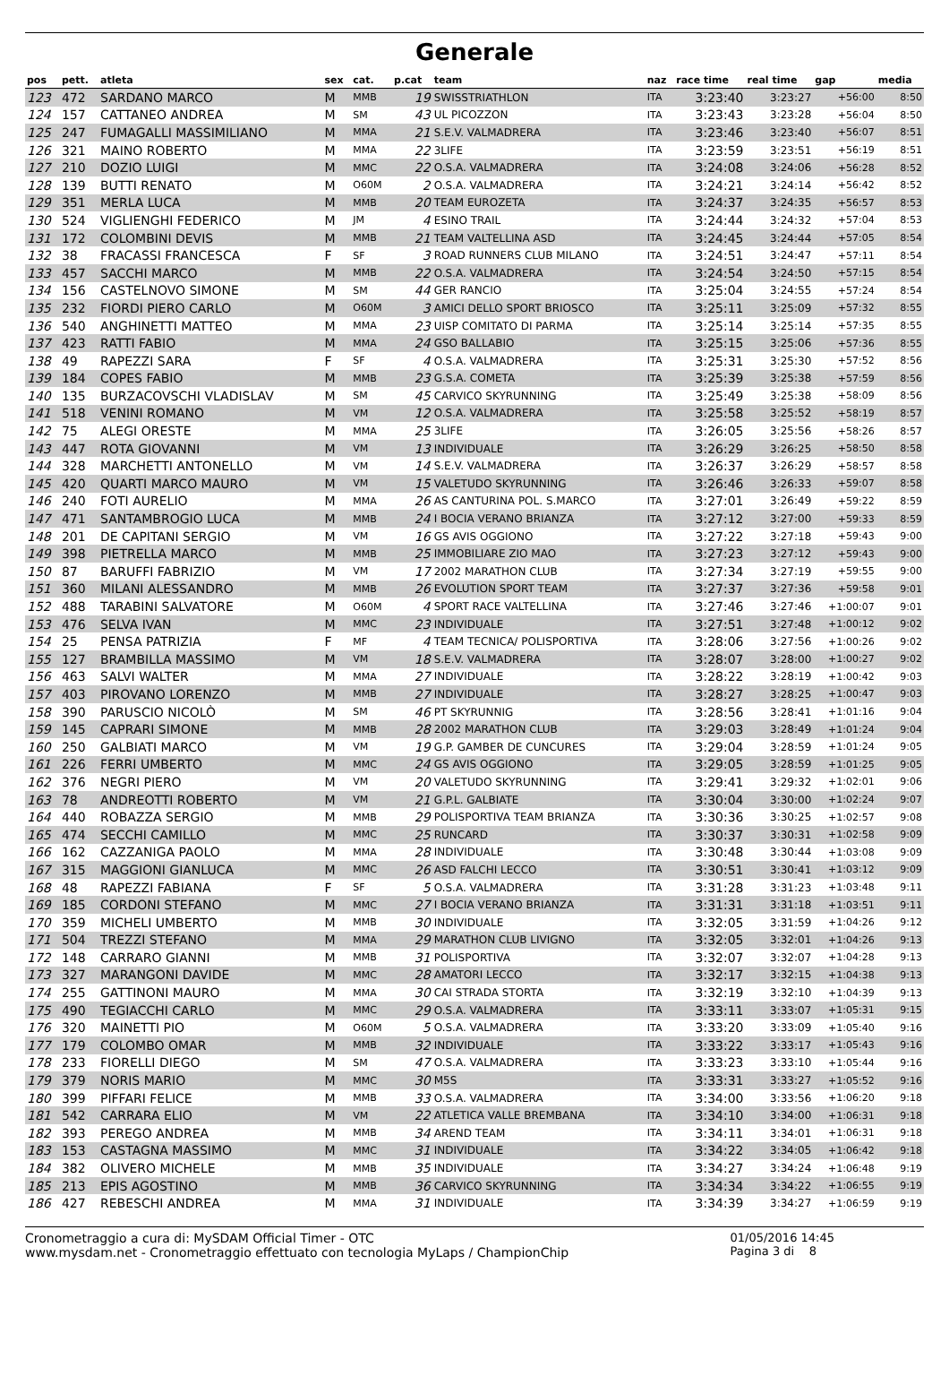Generale
| pos | pett. | atleta | sex | cat. | p.cat | team | naz | race time | real time | gap | media |
| --- | --- | --- | --- | --- | --- | --- | --- | --- | --- | --- | --- |
| 123 | 472 | SARDANO MARCO | M | MMB | 19 | SWISSTRIATHLON | ITA | 3:23:40 | 3:23:27 | +56:00 | 8:50 |
| 124 | 157 | CATTANEO ANDREA | M | SM | 43 | UL PICOZZON | ITA | 3:23:43 | 3:23:28 | +56:04 | 8:50 |
| 125 | 247 | FUMAGALLI MASSIMILIANO | M | MMA | 21 | S.E.V. VALMADRERA | ITA | 3:23:46 | 3:23:40 | +56:07 | 8:51 |
| 126 | 321 | MAINO ROBERTO | M | MMA | 22 | 3LIFE | ITA | 3:23:59 | 3:23:51 | +56:19 | 8:51 |
| 127 | 210 | DOZIO LUIGI | M | MMC | 22 | O.S.A. VALMADRERA | ITA | 3:24:08 | 3:24:06 | +56:28 | 8:52 |
| 128 | 139 | BUTTI RENATO | M | O60M | 2 | O.S.A. VALMADRERA | ITA | 3:24:21 | 3:24:14 | +56:42 | 8:52 |
| 129 | 351 | MERLA LUCA | M | MMB | 20 | TEAM EUROZETA | ITA | 3:24:37 | 3:24:35 | +56:57 | 8:53 |
| 130 | 524 | VIGLIENGHI FEDERICO | M | JM | 4 | ESINO TRAIL | ITA | 3:24:44 | 3:24:32 | +57:04 | 8:53 |
| 131 | 172 | COLOMBINI DEVIS | M | MMB | 21 | TEAM VALTELLINA ASD | ITA | 3:24:45 | 3:24:44 | +57:05 | 8:54 |
| 132 | 38 | FRACASSI FRANCESCA | F | SF | 3 | ROAD RUNNERS CLUB MILANO | ITA | 3:24:51 | 3:24:47 | +57:11 | 8:54 |
| 133 | 457 | SACCHI MARCO | M | MMB | 22 | O.S.A. VALMADRERA | ITA | 3:24:54 | 3:24:50 | +57:15 | 8:54 |
| 134 | 156 | CASTELNOVO SIMONE | M | SM | 44 | GER RANCIO | ITA | 3:25:04 | 3:24:55 | +57:24 | 8:54 |
| 135 | 232 | FIORDI PIERO CARLO | M | O60M | 3 | AMICI DELLO SPORT BRIOSCO | ITA | 3:25:11 | 3:25:09 | +57:32 | 8:55 |
| 136 | 540 | ANGHINETTI MATTEO | M | MMA | 23 | UISP COMITATO DI PARMA | ITA | 3:25:14 | 3:25:14 | +57:35 | 8:55 |
| 137 | 423 | RATTI FABIO | M | MMA | 24 | GSO BALLABIO | ITA | 3:25:15 | 3:25:06 | +57:36 | 8:55 |
| 138 | 49 | RAPEZZI SARA | F | SF | 4 | O.S.A. VALMADRERA | ITA | 3:25:31 | 3:25:30 | +57:52 | 8:56 |
| 139 | 184 | COPES FABIO | M | MMB | 23 | G.S.A. COMETA | ITA | 3:25:39 | 3:25:38 | +57:59 | 8:56 |
| 140 | 135 | BURZACOVSCHI VLADISLAV | M | SM | 45 | CARVICO SKYRUNNING | ITA | 3:25:49 | 3:25:38 | +58:09 | 8:56 |
| 141 | 518 | VENINI ROMANO | M | VM | 12 | O.S.A. VALMADRERA | ITA | 3:25:58 | 3:25:52 | +58:19 | 8:57 |
| 142 | 75 | ALEGI ORESTE | M | MMA | 25 | 3LIFE | ITA | 3:26:05 | 3:25:56 | +58:26 | 8:57 |
| 143 | 447 | ROTA GIOVANNI | M | VM | 13 | INDIVIDUALE | ITA | 3:26:29 | 3:26:25 | +58:50 | 8:58 |
| 144 | 328 | MARCHETTI ANTONELLO | M | VM | 14 | S.E.V. VALMADRERA | ITA | 3:26:37 | 3:26:29 | +58:57 | 8:58 |
| 145 | 420 | QUARTI MARCO MAURO | M | VM | 15 | VALETUDO SKYRUNNING | ITA | 3:26:46 | 3:26:33 | +59:07 | 8:58 |
| 146 | 240 | FOTI AURELIO | M | MMA | 26 | AS CANTURINA POL. S.MARCO | ITA | 3:27:01 | 3:26:49 | +59:22 | 8:59 |
| 147 | 471 | SANTAMBROGIO LUCA | M | MMB | 24 | I BOCIA VERANO BRIANZA | ITA | 3:27:12 | 3:27:00 | +59:33 | 8:59 |
| 148 | 201 | DE CAPITANI SERGIO | M | VM | 16 | GS AVIS OGGIONO | ITA | 3:27:22 | 3:27:18 | +59:43 | 9:00 |
| 149 | 398 | PIETRELLA MARCO | M | MMB | 25 | IMMOBILIARE ZIO MAO | ITA | 3:27:23 | 3:27:12 | +59:43 | 9:00 |
| 150 | 87 | BARUFFI FABRIZIO | M | VM | 17 | 2002 MARATHON CLUB | ITA | 3:27:34 | 3:27:19 | +59:55 | 9:00 |
| 151 | 360 | MILANI ALESSANDRO | M | MMB | 26 | EVOLUTION SPORT TEAM | ITA | 3:27:37 | 3:27:36 | +59:58 | 9:01 |
| 152 | 488 | TARABINI SALVATORE | M | O60M | 4 | SPORT RACE VALTELLINA | ITA | 3:27:46 | 3:27:46 | +1:00:07 | 9:01 |
| 153 | 476 | SELVA IVAN | M | MMC | 23 | INDIVIDUALE | ITA | 3:27:51 | 3:27:48 | +1:00:12 | 9:02 |
| 154 | 25 | PENSA PATRIZIA | F | MF | 4 | TEAM TECNICA/ POLISPORTIVA | ITA | 3:28:06 | 3:27:56 | +1:00:26 | 9:02 |
| 155 | 127 | BRAMBILLA MASSIMO | M | VM | 18 | S.E.V. VALMADRERA | ITA | 3:28:07 | 3:28:00 | +1:00:27 | 9:02 |
| 156 | 463 | SALVI WALTER | M | MMA | 27 | INDIVIDUALE | ITA | 3:28:22 | 3:28:19 | +1:00:42 | 9:03 |
| 157 | 403 | PIROVANO LORENZO | M | MMB | 27 | INDIVIDUALE | ITA | 3:28:27 | 3:28:25 | +1:00:47 | 9:03 |
| 158 | 390 | PARUSCIO NICOLÒ | M | SM | 46 | PT SKYRUNNIG | ITA | 3:28:56 | 3:28:41 | +1:01:16 | 9:04 |
| 159 | 145 | CAPRARI SIMONE | M | MMB | 28 | 2002 MARATHON CLUB | ITA | 3:29:03 | 3:28:49 | +1:01:24 | 9:04 |
| 160 | 250 | GALBIATI MARCO | M | VM | 19 | G.P. GAMBER DE CUNCURES | ITA | 3:29:04 | 3:28:59 | +1:01:24 | 9:05 |
| 161 | 226 | FERRI UMBERTO | M | MMC | 24 | GS AVIS OGGIONO | ITA | 3:29:05 | 3:28:59 | +1:01:25 | 9:05 |
| 162 | 376 | NEGRI PIERO | M | VM | 20 | VALETUDO SKYRUNNING | ITA | 3:29:41 | 3:29:32 | +1:02:01 | 9:06 |
| 163 | 78 | ANDREOTTI ROBERTO | M | VM | 21 | G.P.L. GALBIATE | ITA | 3:30:04 | 3:30:00 | +1:02:24 | 9:07 |
| 164 | 440 | ROBAZZA SERGIO | M | MMB | 29 | POLISPORTIVA TEAM BRIANZA | ITA | 3:30:36 | 3:30:25 | +1:02:57 | 9:08 |
| 165 | 474 | SECCHI CAMILLO | M | MMC | 25 | RUNCARD | ITA | 3:30:37 | 3:30:31 | +1:02:58 | 9:09 |
| 166 | 162 | CAZZANIGA PAOLO | M | MMA | 28 | INDIVIDUALE | ITA | 3:30:48 | 3:30:44 | +1:03:08 | 9:09 |
| 167 | 315 | MAGGIONI GIANLUCA | M | MMC | 26 | ASD FALCHI LECCO | ITA | 3:30:51 | 3:30:41 | +1:03:12 | 9:09 |
| 168 | 48 | RAPEZZI FABIANA | F | SF | 5 | O.S.A. VALMADRERA | ITA | 3:31:28 | 3:31:23 | +1:03:48 | 9:11 |
| 169 | 185 | CORDONI STEFANO | M | MMC | 27 | I BOCIA VERANO BRIANZA | ITA | 3:31:31 | 3:31:18 | +1:03:51 | 9:11 |
| 170 | 359 | MICHELI UMBERTO | M | MMB | 30 | INDIVIDUALE | ITA | 3:32:05 | 3:31:59 | +1:04:26 | 9:12 |
| 171 | 504 | TREZZI STEFANO | M | MMA | 29 | MARATHON CLUB LIVIGNO | ITA | 3:32:05 | 3:32:01 | +1:04:26 | 9:13 |
| 172 | 148 | CARRARO GIANNI | M | MMB | 31 | POLISPORTIVA | ITA | 3:32:07 | 3:32:07 | +1:04:28 | 9:13 |
| 173 | 327 | MARANGONI DAVIDE | M | MMC | 28 | AMATORI LECCO | ITA | 3:32:17 | 3:32:15 | +1:04:38 | 9:13 |
| 174 | 255 | GATTINONI MAURO | M | MMA | 30 | CAI STRADA STORTA | ITA | 3:32:19 | 3:32:10 | +1:04:39 | 9:13 |
| 175 | 490 | TEGIACCHI CARLO | M | MMC | 29 | O.S.A. VALMADRERA | ITA | 3:33:11 | 3:33:07 | +1:05:31 | 9:15 |
| 176 | 320 | MAINETTI PIO | M | O60M | 5 | O.S.A. VALMADRERA | ITA | 3:33:20 | 3:33:09 | +1:05:40 | 9:16 |
| 177 | 179 | COLOMBO OMAR | M | MMB | 32 | INDIVIDUALE | ITA | 3:33:22 | 3:33:17 | +1:05:43 | 9:16 |
| 178 | 233 | FIORELLI DIEGO | M | SM | 47 | O.S.A. VALMADRERA | ITA | 3:33:23 | 3:33:10 | +1:05:44 | 9:16 |
| 179 | 379 | NORIS MARIO | M | MMC | 30 | M5S | ITA | 3:33:31 | 3:33:27 | +1:05:52 | 9:16 |
| 180 | 399 | PIFFARI FELICE | M | MMB | 33 | O.S.A. VALMADRERA | ITA | 3:34:00 | 3:33:56 | +1:06:20 | 9:18 |
| 181 | 542 | CARRARA ELIO | M | VM | 22 | ATLETICA VALLE BREMBANA | ITA | 3:34:10 | 3:34:00 | +1:06:31 | 9:18 |
| 182 | 393 | PEREGO ANDREA | M | MMB | 34 | AREND TEAM | ITA | 3:34:11 | 3:34:01 | +1:06:31 | 9:18 |
| 183 | 153 | CASTAGNA MASSIMO | M | MMC | 31 | INDIVIDUALE | ITA | 3:34:22 | 3:34:05 | +1:06:42 | 9:18 |
| 184 | 382 | OLIVERO MICHELE | M | MMB | 35 | INDIVIDUALE | ITA | 3:34:27 | 3:34:24 | +1:06:48 | 9:19 |
| 185 | 213 | EPIS AGOSTINO | M | MMB | 36 | CARVICO SKYRUNNING | ITA | 3:34:34 | 3:34:22 | +1:06:55 | 9:19 |
| 186 | 427 | REBESCHI ANDREA | M | MMA | 31 | INDIVIDUALE | ITA | 3:34:39 | 3:34:27 | +1:06:59 | 9:19 |
Cronometraggio a cura di: MySDAM Official Timer - OTC
www.mysdam.net - Cronometraggio effettuato con tecnologia MyLaps / ChampionChip
01/05/2016 14:45
Pagina 3 di 8